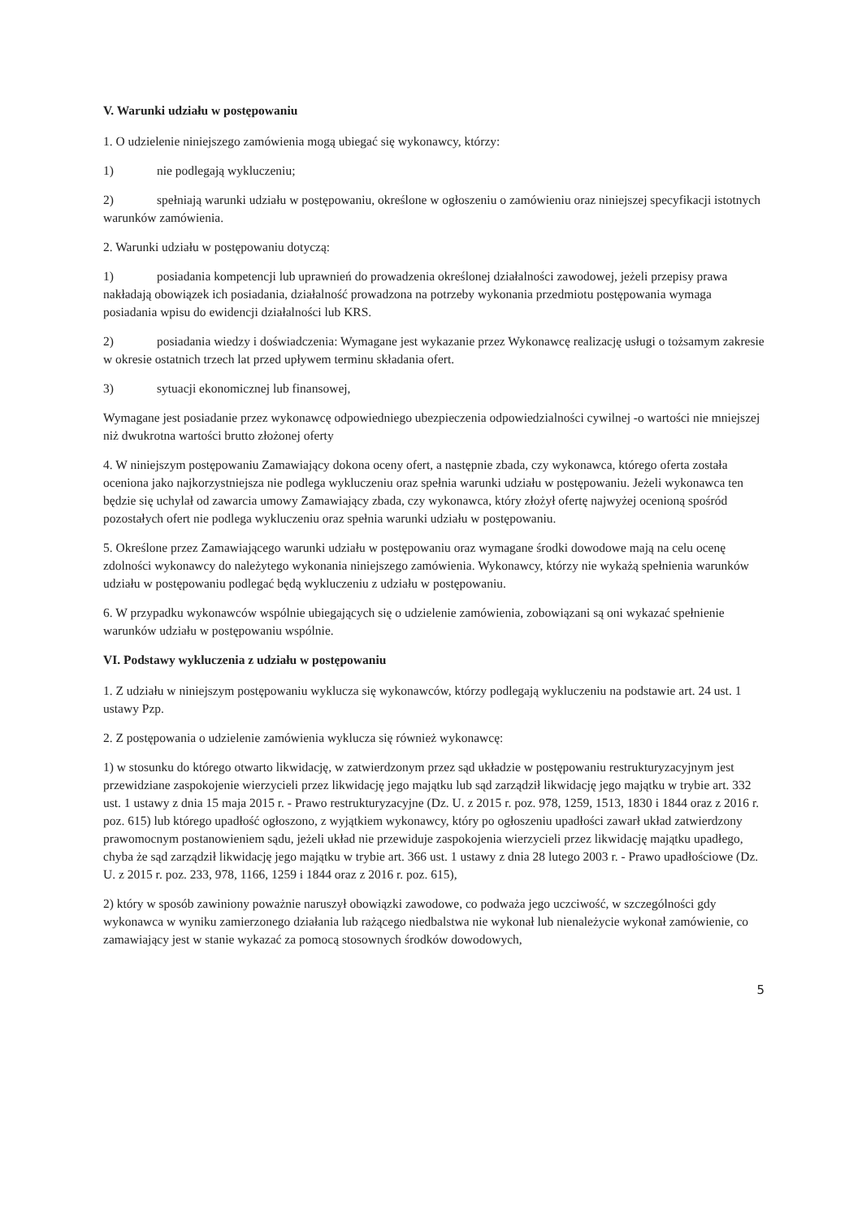V. Warunki udziału w postępowaniu
1. O udzielenie niniejszego zamówienia mogą ubiegać się wykonawcy, którzy:
1) nie podlegają wykluczeniu;
2) spełniają warunki udziału w postępowaniu, określone w ogłoszeniu o zamówieniu oraz niniejszej specyfikacji istotnych warunków zamówienia.
2. Warunki udziału w postępowaniu dotyczą:
1) posiadania kompetencji lub uprawnień do prowadzenia określonej działalności zawodowej, jeżeli przepisy prawa nakładają obowiązek ich posiadania, działalność prowadzona na potrzeby wykonania przedmiotu postępowania wymaga posiadania wpisu do ewidencji działalności lub KRS.
2) posiadania wiedzy i doświadczenia: Wymagane jest wykazanie przez Wykonawcę realizację usługi o tożsamym zakresie w okresie ostatnich trzech lat przed upływem terminu składania ofert.
3) sytuacji ekonomicznej lub finansowej,
Wymagane jest posiadanie przez wykonawcę odpowiedniego ubezpieczenia odpowiedzialności cywilnej -o wartości nie mniejszej niż dwukrotna wartości brutto złożonej oferty
4. W niniejszym postępowaniu Zamawiający dokona oceny ofert, a następnie zbada, czy wykonawca, którego oferta została oceniona jako najkorzystniejsza nie podlega wykluczeniu oraz spełnia warunki udziału w postępowaniu. Jeżeli wykonawca ten będzie się uchylał od zawarcia umowy Zamawiający zbada, czy wykonawca, który złożył ofertę najwyżej ocenioną spośród pozostałych ofert nie podlega wykluczeniu oraz spełnia warunki udziału w postępowaniu.
5. Określone przez Zamawiającego warunki udziału w postępowaniu oraz wymagane środki dowodowe mają na celu ocenę zdolności wykonawcy do należytego wykonania niniejszego zamówienia. Wykonawcy, którzy nie wykażą spełnienia warunków udziału w postępowaniu podlegać będą wykluczeniu z udziału w postępowaniu.
6. W przypadku wykonawców wspólnie ubiegających się o udzielenie zamówienia, zobowiązani są oni wykazać spełnienie warunków udziału w postępowaniu wspólnie.
VI. Podstawy wykluczenia z udziału w postępowaniu
1. Z udziału w niniejszym postępowaniu wyklucza się wykonawców, którzy podlegają wykluczeniu na podstawie art. 24 ust. 1 ustawy Pzp.
2. Z postępowania o udzielenie zamówienia wyklucza się również wykonawcę:
1) w stosunku do którego otwarto likwidację, w zatwierdzonym przez sąd układzie w postępowaniu restrukturyzacyjnym jest przewidziane zaspokojenie wierzycieli przez likwidację jego majątku lub sąd zarządził likwidację jego majątku w trybie art. 332 ust. 1 ustawy z dnia 15 maja 2015 r. - Prawo restrukturyzacyjne (Dz. U. z 2015 r. poz. 978, 1259, 1513, 1830 i 1844 oraz z 2016 r. poz. 615) lub którego upadłość ogłoszono, z wyjątkiem wykonawcy, który po ogłoszeniu upadłości zawarł układ zatwierdzony prawomocnym postanowieniem sądu, jeżeli układ nie przewiduje zaspokojenia wierzycieli przez likwidację majątku upadłego, chyba że sąd zarządził likwidację jego majątku w trybie art. 366 ust. 1 ustawy z dnia 28 lutego 2003 r. - Prawo upadłościowe (Dz. U. z 2015 r. poz. 233, 978, 1166, 1259 i 1844 oraz z 2016 r. poz. 615),
2) który w sposób zawiniony poważnie naruszył obowiązki zawodowe, co podważa jego uczciwość, w szczególności gdy wykonawca w wyniku zamierzonego działania lub rażącego niedbalstwa nie wykonał lub nienależycie wykonał zamówienie, co zamawiający jest w stanie wykazać za pomocą stosownych środków dowodowych,
5